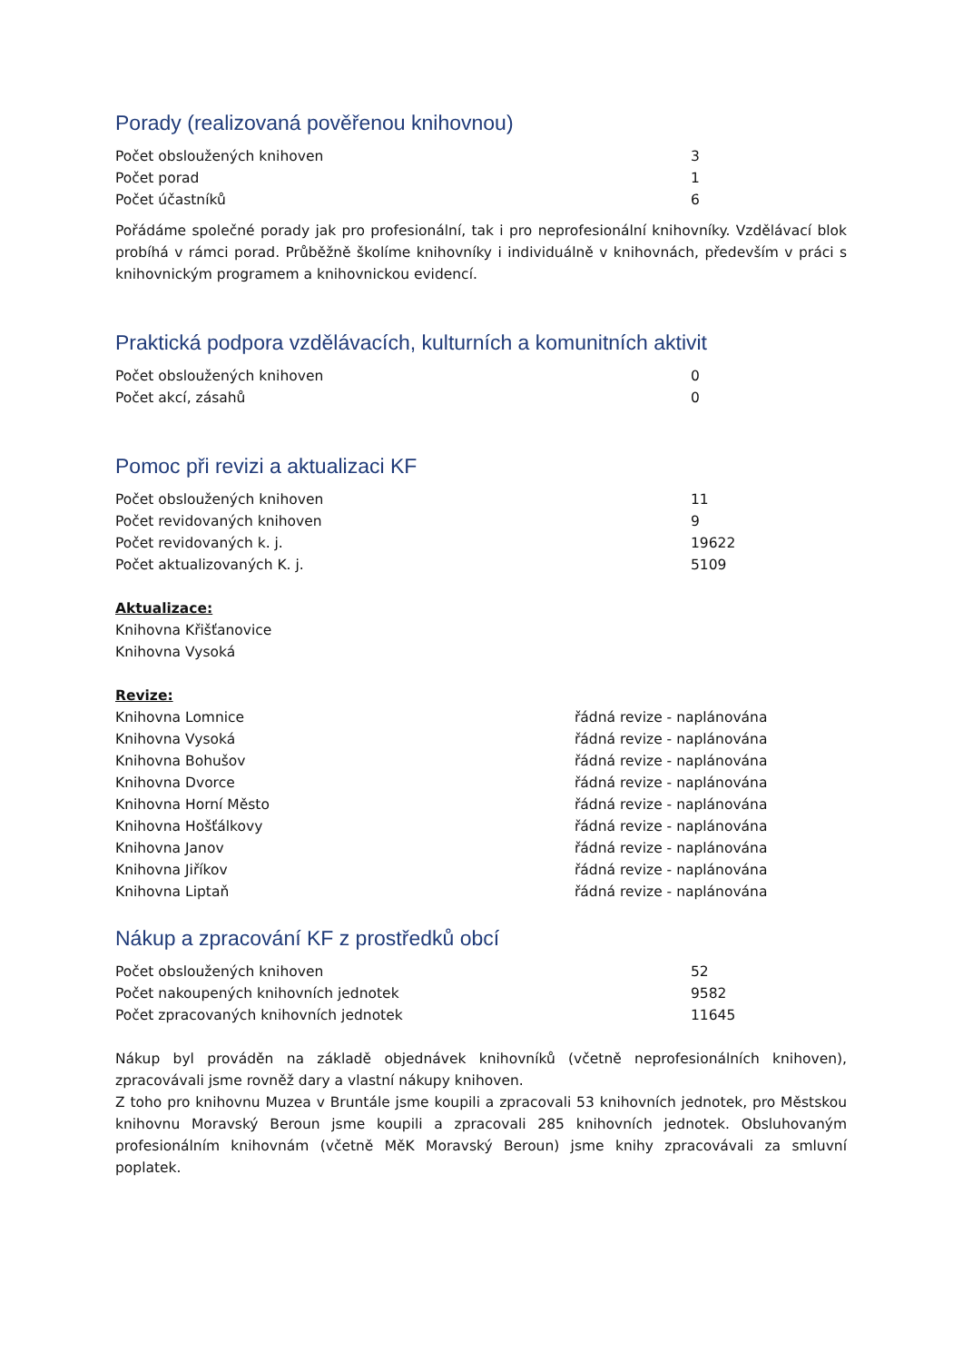Porady (realizovaná pověřenou knihovnou)
| Počet obsloužených knihoven | 3 |
| Počet porad | 1 |
| Počet účastníků | 6 |
Pořádáme společné porady jak pro profesionální, tak i pro neprofesionální knihovníky. Vzdělávací blok probíhá v rámci porad. Průběžně školíme knihovníky i individuálně v knihovnách, především v práci s knihovnickým programem a knihovnickou evidencí.
Praktická podpora vzdělávacích, kulturních a komunitních aktivit
| Počet obsloužených knihoven | 0 |
| Počet akcí, zásahů | 0 |
Pomoc při revizi a aktualizaci KF
| Počet obsloužených knihoven | 11 |
| Počet revidovaných knihoven | 9 |
| Počet revidovaných k. j. | 19622 |
| Počet aktualizovaných K. j. | 5109 |
Aktualizace:
Knihovna Křišťanovice
Knihovna Vysoká
Revize:
| Knihovna Lomnice | řádná revize - naplánována |
| Knihovna Vysoká | řádná revize - naplánována |
| Knihovna Bohušov | řádná revize - naplánována |
| Knihovna Dvorce | řádná revize - naplánována |
| Knihovna Horní Město | řádná revize - naplánována |
| Knihovna Hošťálkovy | řádná revize - naplánována |
| Knihovna Janov | řádná revize - naplánována |
| Knihovna Jiříkov | řádná revize - naplánována |
| Knihovna Liptaň | řádná revize - naplánována |
Nákup a zpracování KF z prostředků obcí
| Počet obsloužených knihoven | 52 |
| Počet nakoupených knihovních jednotek | 9582 |
| Počet zpracovaných knihovních jednotek | 11645 |
Nákup byl prováděn na základě objednávek knihovníků (včetně neprofesionálních knihoven), zpracovávali jsme rovněž dary a vlastní nákupy knihoven.
Z toho pro knihovnu Muzea v Bruntále jsme koupili a zpracovali 53 knihovních jednotek, pro Městskou knihovnu Moravský Beroun jsme koupili a zpracovali 285 knihovních jednotek. Obsluhovaným profesionálním knihovnám (včetně MěK Moravský Beroun) jsme knihy zpracovávali za smluvní poplatek.